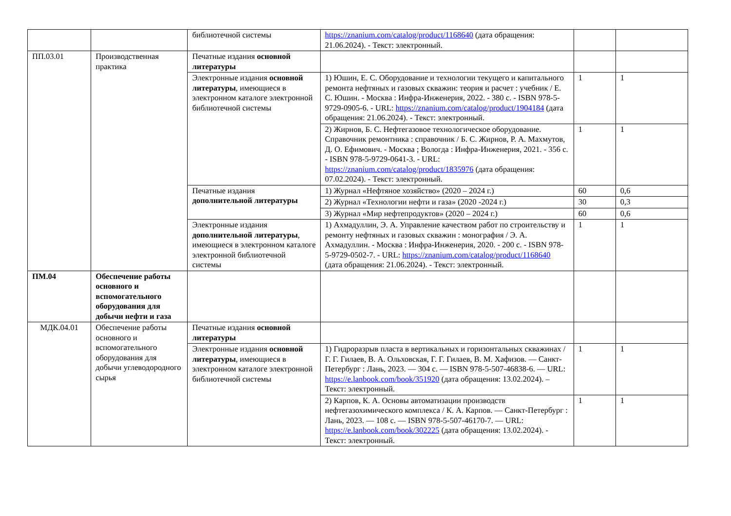| | | библиотечной системы | https://znanium.com/catalog/product/1168640 (дата обращения: 21.06.2024). - Текст: электронный. | | |
| ПП.03.01 | Производственная практика | Печатные издания основной литературы | | | |
| | | Электронные издания основной литературы , имеющиеся в электронном каталоге электронной библиотечной системы | 1) Юшин, Е. С. Оборудование и технологии текущего и капитального ремонта нефтяных и газовых скважин: теория и расчет : учебник / Е. С. Юшин. - Москва : Инфра-Инженерия, 2022. - 380 с. - ISBN 978-5-9729-0905-6. - URL: https://znanium.com/catalog/product/1904184 (дата обращения: 21.06.2024). - Текст: электронный. | 1 | 1 |
| | | | 2) Жирнов, Б. С. Нефтегазовое технологическое оборудование. Справочник ремонтника : справочник / Б. С. Жирнов, Р. А. Махмутов, Д. О. Ефимович. - Москва ; Вологда : Инфра-Инженерия, 2021. - 356 с. - ISBN 978-5-9729-0641-3. - URL: https://znanium.com/catalog/product/1835976 (дата обращения: 07.02.2024). - Текст: электронный. | 1 | 1 |
| | | Печатные издания дополнительной литературы | 1) Журнал «Нефтяное хозяйство» (2020 – 2024 г.) | 60 | 0,6 |
| | | | 2) Журнал «Технологии нефти и газа» (2020 -2024 г.) | 30 | 0,3 |
| | | | 3) Журнал «Мир нефтепродуктов» (2020 – 2024 г.) | 60 | 0,6 |
| | | Электронные издания дополнительной литературы , имеющиеся в электронном каталоге электронной библиотечной системы | 1) Ахмадуллин, Э. А. Управление качеством работ по строительству и ремонту нефтяных и газовых скважин : монография / Э. А. Ахмадуллин. - Москва : Инфра-Инженерия, 2020. - 200 с. - ISBN 978-5-9729-0502-7. - URL: https://znanium.com/catalog/product/1168640 (дата обращения: 21.06.2024). - Текст: электронный. | 1 | 1 |
| ПМ.04 | Обеспечение работы основного и вспомогательного оборудования для добычи нефти и газа | | | | |
| МДК.04.01 | Обеспечение работы основного и вспомогательного оборудования для добычи углеводородного сырья | Печатные издания основной литературы | | | |
| | | Электронные издания основной литературы , имеющиеся в электронном каталоге электронной библиотечной системы | 1) Гидроразрыв пласта в вертикальных и горизонтальных скважинах / Г. Г. Гилаев, В. А. Ольховская, Г. Г. Гилаев, В. М. Хафизов. — Санкт-Петербург : Лань, 2023. — 304 с. — ISBN 978-5-507-46838-6. — URL: https://e.lanbook.com/book/351920 (дата обращения: 13.02.2024). – Текст: электронный. | 1 | 1 |
| | | | 2) Карпов, К. А. Основы автоматизации производств нефтегазохимического комплекса / К. А. Карпов. — Санкт-Петербург : Лань, 2023. — 108 с. — ISBN 978-5-507-46170-7. — URL: https://e.lanbook.com/book/302225 (дата обращения: 13.02.2024). - Текст: электронный. | 1 | 1 |